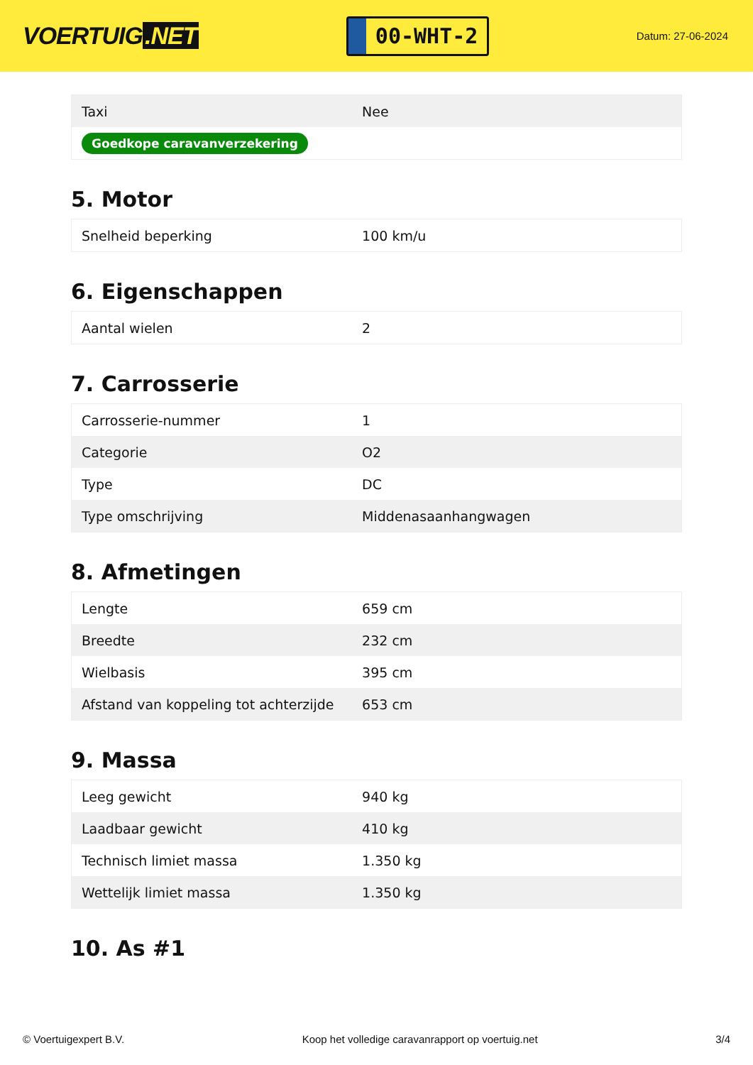VOERTUIG.NET
00-WHT-2
Datum: 27-06-2024
| Taxi | Nee |
| Goedkope caravanverzekering | |
5. Motor
| Snelheid beperking | 100 km/u |
6. Eigenschappen
| Aantal wielen | 2 |
7. Carrosserie
| Carrosserie-nummer | 1 |
| Categorie | O2 |
| Type | DC |
| Type omschrijving | Middenasaanhangwagen |
8. Afmetingen
| Lengte | 659 cm |
| Breedte | 232 cm |
| Wielbasis | 395 cm |
| Afstand van koppeling tot achterzijde | 653 cm |
9. Massa
| Leeg gewicht | 940 kg |
| Laadbaar gewicht | 410 kg |
| Technisch limiet massa | 1.350 kg |
| Wettelijk limiet massa | 1.350 kg |
10. As #1
© Voertuigexpert B.V. Koop het volledige caravanrapport op voertuig.net 3/4